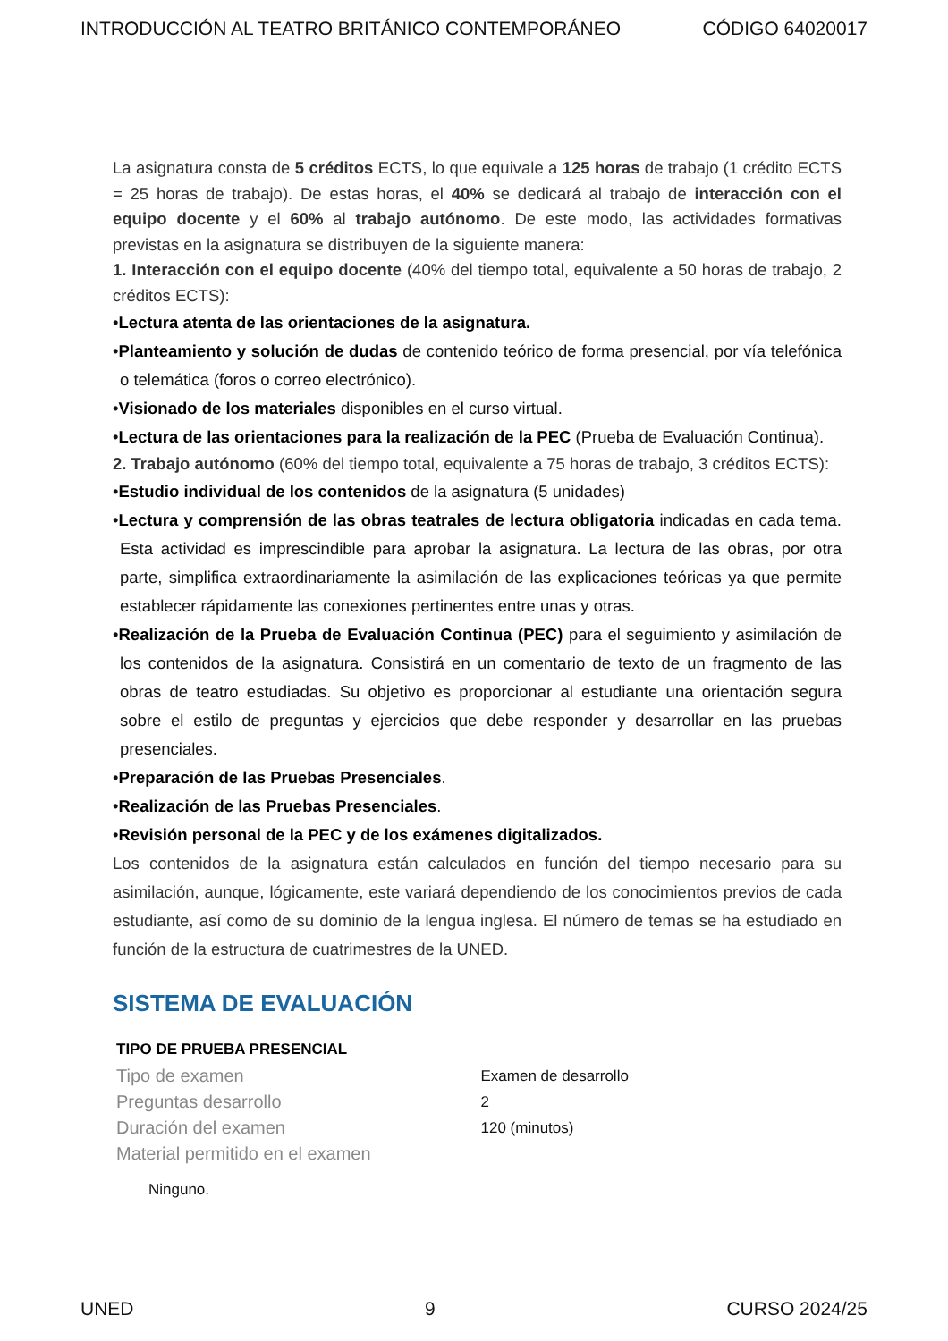INTRODUCCIÓN AL TEATRO BRITÁNICO CONTEMPORÁNEO CÓDIGO 64020017
La asignatura consta de 5 créditos ECTS, lo que equivale a 125 horas de trabajo (1 crédito ECTS = 25 horas de trabajo). De estas horas, el 40% se dedicará al trabajo de interacción con el equipo docente y el 60% al trabajo autónomo. De este modo, las actividades formativas previstas en la asignatura se distribuyen de la siguiente manera:
1. Interacción con el equipo docente (40% del tiempo total, equivalente a 50 horas de trabajo, 2 créditos ECTS):
•Lectura atenta de las orientaciones de la asignatura.
•Planteamiento y solución de dudas de contenido teórico de forma presencial, por vía telefónica o telemática (foros o correo electrónico).
•Visionado de los materiales disponibles en el curso virtual.
•Lectura de las orientaciones para la realización de la PEC (Prueba de Evaluación Continua).
2. Trabajo autónomo (60% del tiempo total, equivalente a 75 horas de trabajo, 3 créditos ECTS):
•Estudio individual de los contenidos de la asignatura (5 unidades)
•Lectura y comprensión de las obras teatrales de lectura obligatoria indicadas en cada tema. Esta actividad es imprescindible para aprobar la asignatura. La lectura de las obras, por otra parte, simplifica extraordinariamente la asimilación de las explicaciones teóricas ya que permite establecer rápidamente las conexiones pertinentes entre unas y otras.
•Realización de la Prueba de Evaluación Continua (PEC) para el seguimiento y asimilación de los contenidos de la asignatura. Consistirá en un comentario de texto de un fragmento de las obras de teatro estudiadas. Su objetivo es proporcionar al estudiante una orientación segura sobre el estilo de preguntas y ejercicios que debe responder y desarrollar en las pruebas presenciales.
•Preparación de las Pruebas Presenciales.
•Realización de las Pruebas Presenciales.
•Revisión personal de la PEC y de los exámenes digitalizados.
Los contenidos de la asignatura están calculados en función del tiempo necesario para su asimilación, aunque, lógicamente, este variará dependiendo de los conocimientos previos de cada estudiante, así como de su dominio de la lengua inglesa. El número de temas se ha estudiado en función de la estructura de cuatrimestres de la UNED.
SISTEMA DE EVALUACIÓN
| TIPO DE PRUEBA PRESENCIAL | |
| --- | --- |
| Tipo de examen | Examen de desarrollo |
| Preguntas desarrollo | 2 |
| Duración del examen | 120 (minutos) |
| Material permitido en el examen | |
Ninguno.
UNED 9 CURSO 2024/25